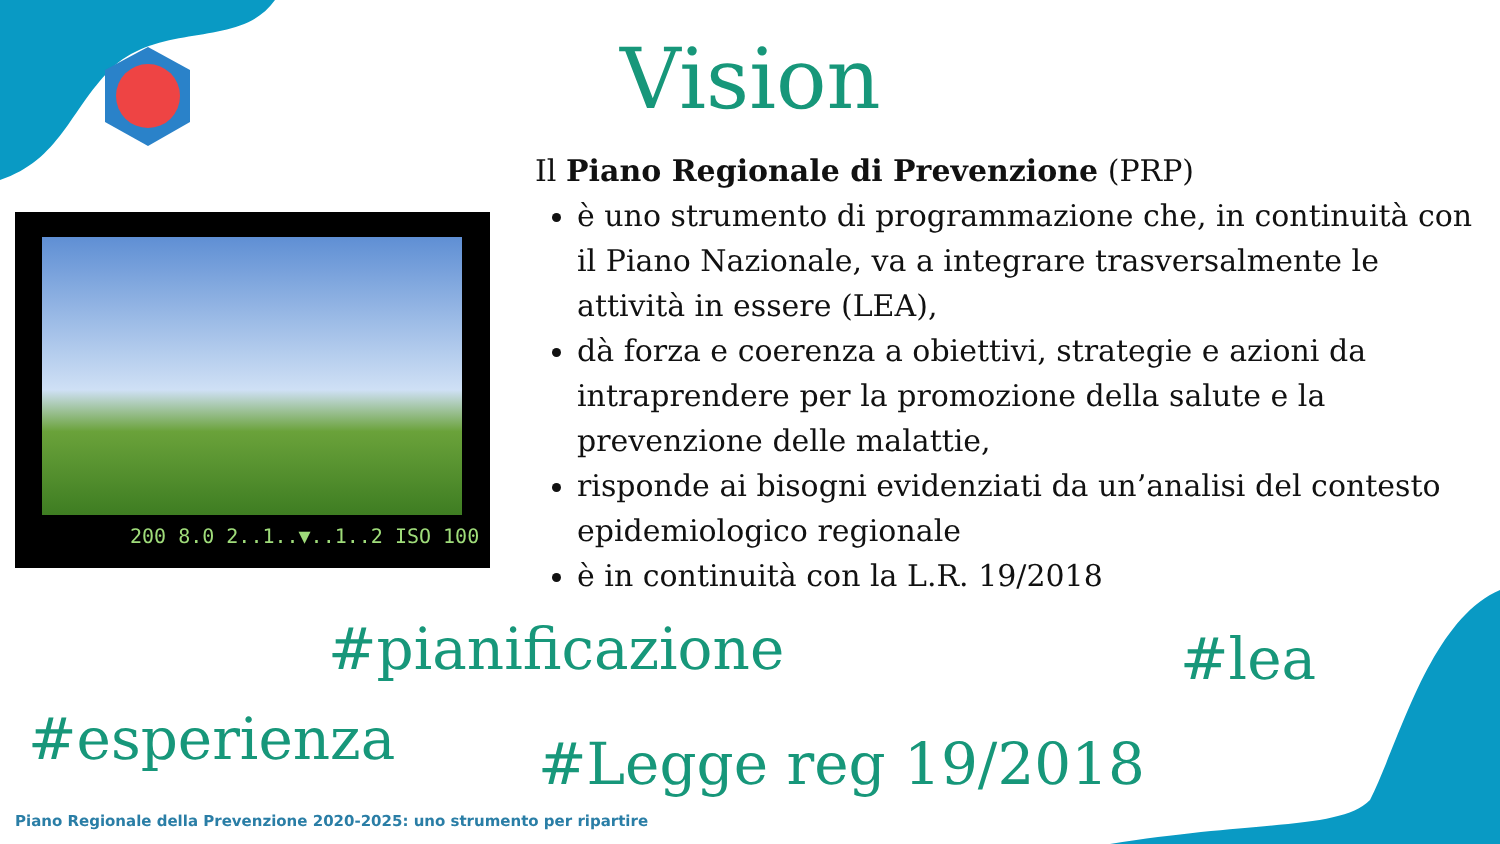Vision
Il Piano Regionale di Prevenzione (PRP)
è uno strumento di programmazione che, in continuità con il Piano Nazionale, va a integrare trasversalmente le attività in essere (LEA),
dà forza e coerenza a obiettivi, strategie e azioni da intraprendere per la promozione della salute e la prevenzione delle malattie,
risponde ai bisogni evidenziati da un’analisi del contesto epidemiologico regionale
è in continuità con la L.R. 19/2018
200 8.0 2..1..▼..1..2 ISO 100
#pianificazione #lea
#esperienza #Legge reg 19/2018
Piano Regionale della Prevenzione 2020-2025: uno strumento per ripartire